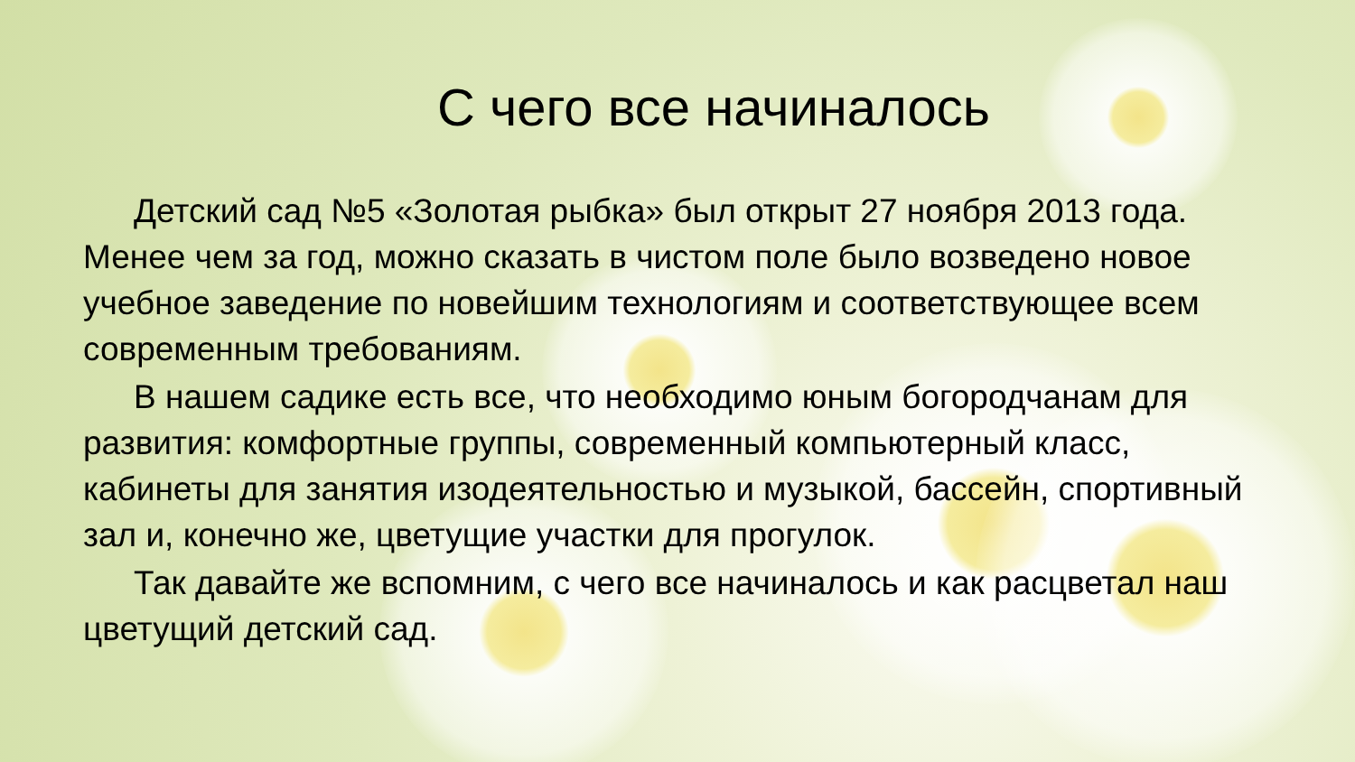С чего все начиналось
Детский сад №5 «Золотая рыбка» был открыт 27 ноября 2013 года. Менее чем за год, можно сказать в чистом поле было возведено новое учебное заведение по новейшим технологиям и соответствующее всем современным требованиям.
В нашем садике есть все, что необходимо юным богородчанам для развития: комфортные группы, современный компьютерный класс, кабинеты для занятия изодеятельностью и музыкой, бассейн, спортивный зал и, конечно же, цветущие участки для прогулок.
Так давайте же вспомним, с чего все начиналось и как расцветал наш цветущий детский сад.